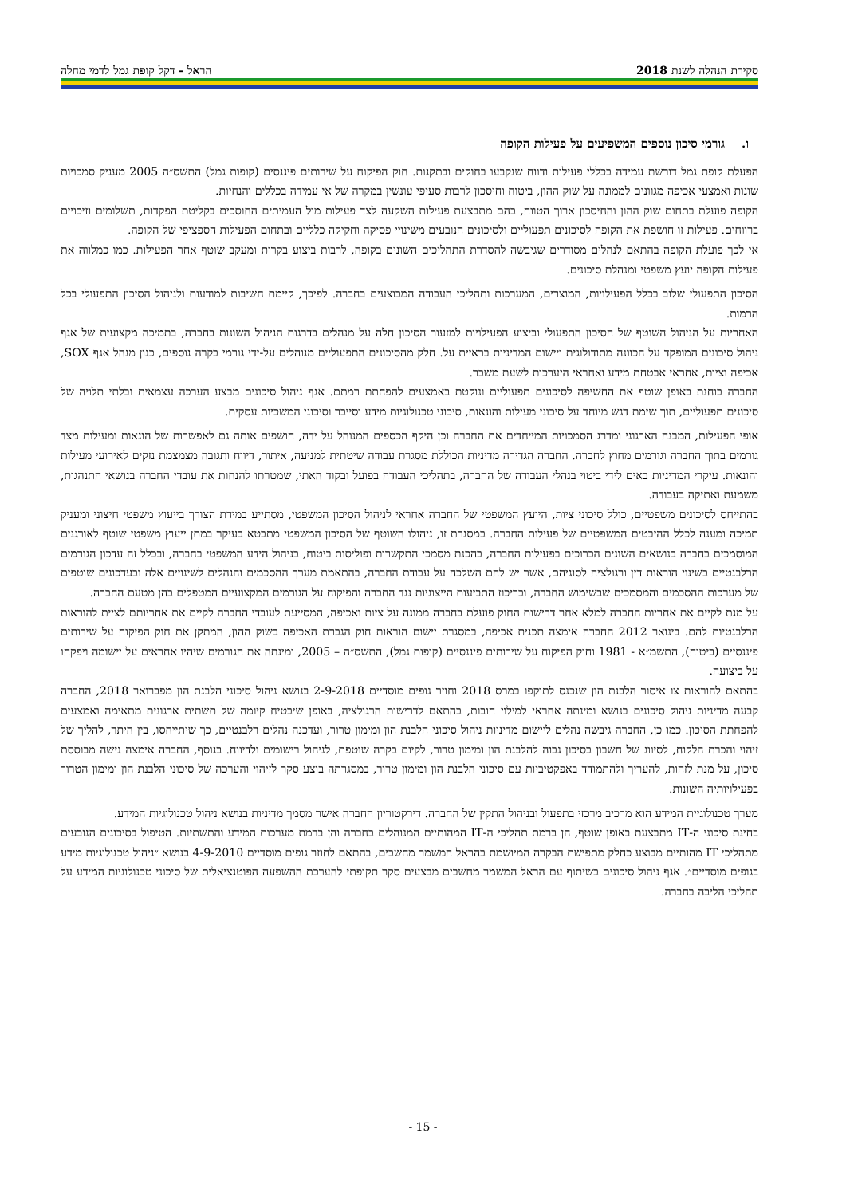סקירת הנהלה לשנת 2018 הראל - דקל קופת גמל לדמי מחלה
ו. גורמי סיכון נוספים המשפיעים על פעילות הקופה
הפעלת קופת גמל דורשת עמידה בכללי פעילות ודווח שנקבעו בחוקים ובתקנות. חוק הפיקוח על שירותים פיננסים (קופות גמל) התשס״ה 2005 מעניק סמכויות שונות ואמצעי אכיפה מגוונים לממונה על שוק ההון, ביטוח וחיסכון לרבות סעיפי עונשין במקרה של אי עמידה בכללים והנחיות.
הקופה פועלת בתחום שוק ההון והחיסכון ארוך הטווח, בהם מתבצעת פעילות השקעה לצד פעילות מול העמיתים החוסכים בקליטת הפקדות, תשלומים וזיכויים ברווחים. פעילות זו חושפת את הקופה לסיכונים תפעוליים ולסיכונים הנובעים משינויי פסיקה וחקיקה כלליים ובתחום הפעילות הספציפי של הקופה.
אי לכך פועלת הקופה בהתאם לנהלים מסודרים שגיבשה להסדרת התהליכים השונים בקופה, לרבות ביצוע בקרות ומעקב שוטף אחר הפעילות. כמו כמלווה את פעילות הקופה יועץ משפטי ומנהלת סיכונים.
הסיכון התפעולי שלוב בכלל הפעילויות, המוצרים, המערכות ותהליכי העבודה המבוצעים בחברה. לפיכך, קיימת חשיבות למודעות ולניהול הסיכון התפעולי בכל הרמות.
האחריות על הניהול השוטף של הסיכון התפעולי וביצוע הפעילויות למזעור הסיכון חלה על מנהלים בדרגות הניהול השונות בחברה, בתמיכה מקצועית של אגף ניהול סיכונים המופקד על הכוונה מתודולוגית ויישום המדיניות בראיית על. חלק מהסיכונים התפעוליים מנוהלים על-ידי גורמי בקרה נוספים, כגון מנהל אגף SOX, אכיפה וציות, אחראי אבטחת מידע ואחראי היערכות לשעת משבר.
החברה בוחנת באופן שוטף את החשיפה לסיכונים תפעוליים ונוקטת באמצעים להפחתת רמתם. אגף ניהול סיכונים מבצע הערכה עצמאית ובלתי תלויה של סיכונים תפעוליים, תוך שימת דגש מיוחד על סיכוני מעילות והונאות, סיכוני טכנולוגיות מידע וסייבר וסיכוני המשכיות עסקית.
אופי הפעילות, המבנה הארגוני ומדרג הסמכויות המייחדים את החברה וכן היקף הכספים המנוהל על ידה, חושפים אותה גם לאפשרות של הונאות ומעילות מצד גורמים בתוך החברה וגורמים מחוץ לחברה. החברה הגדירה מדיניות הכוללת מסגרת עבודה שיטתית למניעה, איתור, דיווח ותגובה מצמצמת נזקים לאירועי מעילות והונאות. עיקרי המדיניות באים לידי ביטוי בנהלי העבודה של החברה, בתהליכי העבודה בפועל ובקוד האתי, שמטרתו להנחות את עובדי החברה בנושאי התנהגות, משמעת ואתיקה בעבודה.
בהתייחס לסיכונים משפטיים, כולל סיכוני ציות, היועץ המשפטי של החברה אחראי לניהול הסיכון המשפטי, מסתייע במידת הצורך בייעוץ משפטי חיצוני ומעניק תמיכה ומענה לכלל ההיבטים המשפטיים של פעילות החברה. במסגרת זו, ניהולו השוטף של הסיכון המשפטי מתבטא בעיקר במתן ייעוץ משפטי שוטף לאורגנים המוסמכים בחברה בנושאים השונים הכרוכים בפעילות החברה, בהכנת מסמכי התקשרות ופוליסות ביטוח, בניהול הידע המשפטי בחברה, ובכלל זה עדכון הגורמים הרלבנטיים בשינוי הוראות דין ורגולציה לסוגיהם, אשר יש להם השלכה על עבודת החברה, בהתאמת מערך ההסכמים והנהלים לשינויים אלה ובעדכונים שוטפים של מערכות ההסכמים והמסמכים שבשימוש החברה, ובריכוז התביעות הייצוגיות נגד החברה והפיקוח על הגורמים המקצועיים המטפלים בהן מטעם החברה.
על מנת לקיים את אחריות החברה למלא אחר דרישות החוק פועלת בחברה ממונה על ציות ואכיפה, המסייעת לעובדי החברה לקיים את אחריותם לציית להוראות הרלבנטיות להם. בינואר 2012 החברה אימצה תכנית אכיפה, במסגרת יישום הוראות חוק הגברת האכיפה בשוק ההון, המתקן את חוק הפיקוח על שירותים פיננסיים (ביטוח), התשמ״א - 1981 וחוק הפיקוח על שירותים פיננסיים (קופות גמל), התשס״ה – 2005, ומינתה את הגורמים שיהיו אחראים על יישומה ויפקחו על ביצועה.
בהתאם להוראות צו איסור הלבנת הון שנכנס לתוקפו במרס 2018 וחוזר גופים מוסדיים 2-9-2018 בנושא ניהול סיכוני הלבנת הון מפברואר 2018, החברה קבעה מדיניות ניהול סיכונים בנושא ומינתה אחראי למילוי חובות, בהתאם לדרישות הרגולציה, באופן שיבטיח קיומה של תשתית ארגונית מתאימה ואמצעים להפחתת הסיכון. כמו כן, החברה גיבשה נהלים ליישום מדיניות ניהול סיכוני הלבנת הון ומימון טרור, ועדכנה נהלים רלבנטיים, כך שיתייחסו, בין היתר, להליך של זיהוי והכרת הלקוח, לסיווג של חשבון בסיכון גבוה להלבנת הון ומימון טרור, לקיום בקרה שוטפת, לניהול רישומים ולדיווח. בנוסף, החברה אימצה גישה מבוססת סיכון, על מנת לזהות, להעריך ולהתמודד באפקטיביות עם סיכוני הלבנת הון ומימון טרור, במסגרתה בוצע סקר לזיהוי והערכה של סיכוני הלבנת הון ומימון הטרור בפעילויותיה השונות.
מערך טכנולוגיית המידע הוא מרכיב מרכזי בתפעול ובניהול התקין של החברה. דירקטוריון החברה אישר מסמך מדיניות בנושא ניהול טכנולוגיות המידע.
בחינת סיכוני ה-IT מתבצעת באופן שוטף, הן ברמת תהליכי ה-IT המהותיים המנוהלים בחברה והן ברמת מערכות המידע והתשתיות. הטיפול בסיכונים הנובעים מתהליכי IT מהותיים מבוצע כחלק מתפישת הבקרה המיושמת בהראל המשמר מחשבים, בהתאם לחוזר גופים מוסדיים 4-9-2010 בנושא ״ניהול טכנולוגיות מידע בגופים מוסדיים״. אגף ניהול סיכונים בשיתוף עם הראל המשמר מחשבים מבצעים סקר תקופתי להערכת ההשפעה הפוטנציאלית של סיכוני טכנולוגיות המידע על תהליכי הליבה בחברה.
- 15 -